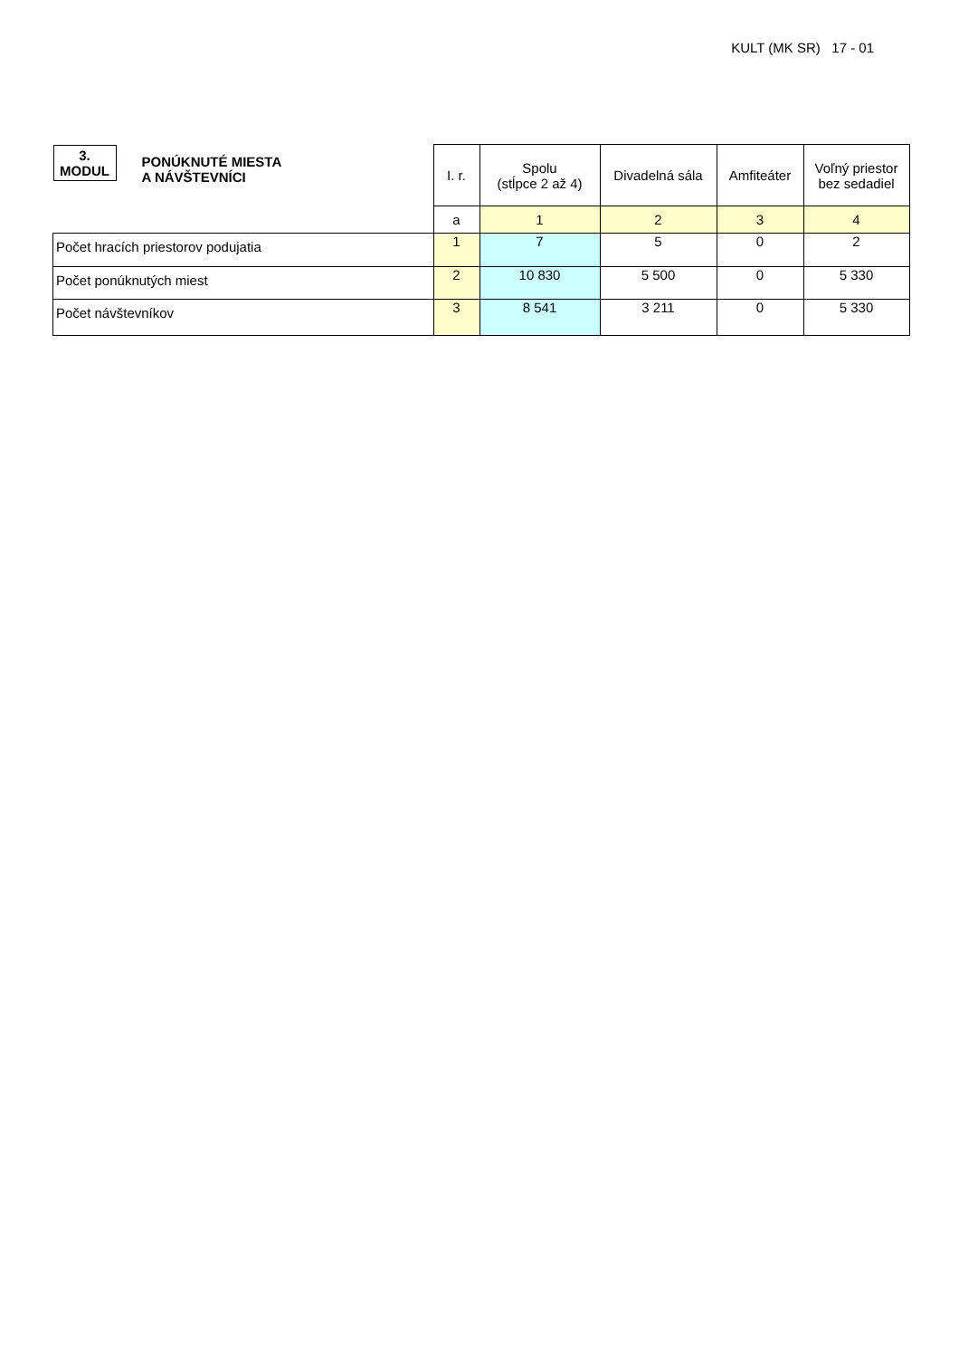KULT (MK SR) 17 - 01
| 3. MODUL PONÚKNUTÉ MIESTA A NÁVŠTEVNÍCI | I. r. | Spolu (stĺpce 2 až 4) | Divadelná sála | Amfiteáter | Voľný priestor bez sedadiel |
| | a | 1 | 2 | 3 | 4 |
| Počet hracích priestorov podujatia | 1 | 7 | 5 | 0 | 2 |
| Počet ponúknutých miest | 2 | 10 830 | 5 500 | 0 | 5 330 |
| Počet návštevníkov | 3 | 8 541 | 3 211 | 0 | 5 330 |